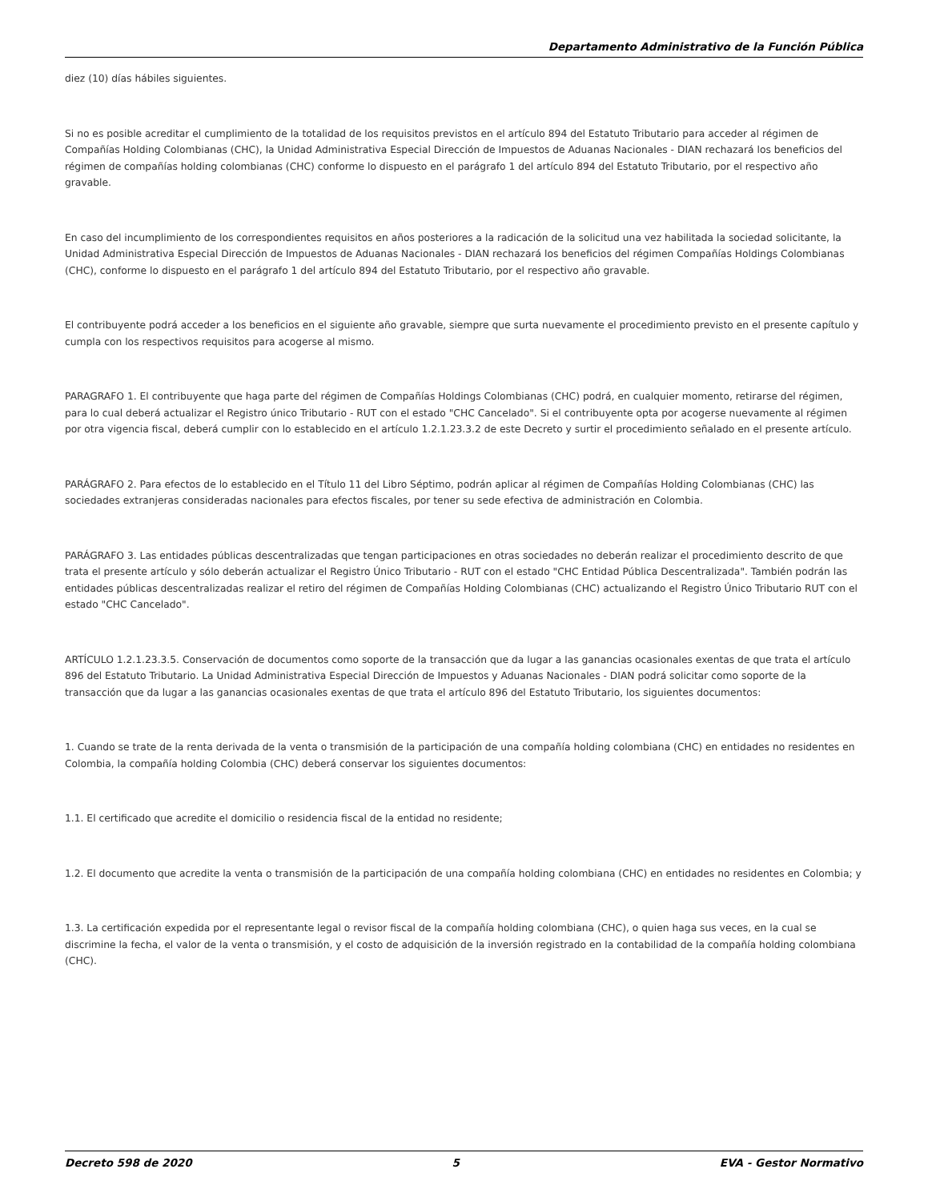Departamento Administrativo de la Función Pública
diez (10) días hábiles siguientes.
Si no es posible acreditar el cumplimiento de la totalidad de los requisitos previstos en el artículo 894 del Estatuto Tributario para acceder al régimen de Compañías Holding Colombianas (CHC), la Unidad Administrativa Especial Dirección de Impuestos de Aduanas Nacionales - DIAN rechazará los beneficios del régimen de compañías holding colombianas (CHC) conforme lo dispuesto en el parágrafo 1 del artículo 894 del Estatuto Tributario, por el respectivo año gravable.
En caso del incumplimiento de los correspondientes requisitos en años posteriores a la radicación de la solicitud una vez habilitada la sociedad solicitante, la Unidad Administrativa Especial Dirección de Impuestos de Aduanas Nacionales - DIAN rechazará los beneficios del régimen Compañías Holdings Colombianas (CHC), conforme lo dispuesto en el parágrafo 1 del artículo 894 del Estatuto Tributario, por el respectivo año gravable.
El contribuyente podrá acceder a los beneficios en el siguiente año gravable, siempre que surta nuevamente el procedimiento previsto en el presente capítulo y cumpla con los respectivos requisitos para acogerse al mismo.
PARAGRAFO 1. El contribuyente que haga parte del régimen de Compañías Holdings Colombianas (CHC) podrá, en cualquier momento, retirarse del régimen, para lo cual deberá actualizar el Registro único Tributario - RUT con el estado "CHC Cancelado". Si el contribuyente opta por acogerse nuevamente al régimen por otra vigencia fiscal, deberá cumplir con lo establecido en el artículo 1.2.1.23.3.2 de este Decreto y surtir el procedimiento señalado en el presente artículo.
PARÁGRAFO 2. Para efectos de lo establecido en el Título 11 del Libro Séptimo, podrán aplicar al régimen de Compañías Holding Colombianas (CHC) las sociedades extranjeras consideradas nacionales para efectos fiscales, por tener su sede efectiva de administración en Colombia.
PARÁGRAFO 3. Las entidades públicas descentralizadas que tengan participaciones en otras sociedades no deberán realizar el procedimiento descrito de que trata el presente artículo y sólo deberán actualizar el Registro Único Tributario - RUT con el estado "CHC Entidad Pública Descentralizada". También podrán las entidades públicas descentralizadas realizar el retiro del régimen de Compañías Holding Colombianas (CHC) actualizando el Registro Único Tributario RUT con el estado "CHC Cancelado".
ARTÍCULO 1.2.1.23.3.5. Conservación de documentos como soporte de la transacción que da lugar a las ganancias ocasionales exentas de que trata el artículo 896 del Estatuto Tributario. La Unidad Administrativa Especial Dirección de Impuestos y Aduanas Nacionales - DIAN podrá solicitar como soporte de la transacción que da lugar a las ganancias ocasionales exentas de que trata el artículo 896 del Estatuto Tributario, los siguientes documentos:
1. Cuando se trate de la renta derivada de la venta o transmisión de la participación de una compañía holding colombiana (CHC) en entidades no residentes en Colombia, la compañía holding Colombia (CHC) deberá conservar los siguientes documentos:
1.1. El certificado que acredite el domicilio o residencia fiscal de la entidad no residente;
1.2. El documento que acredite la venta o transmisión de la participación de una compañía holding colombiana (CHC) en entidades no residentes en Colombia; y
1.3. La certificación expedida por el representante legal o revisor fiscal de la compañía holding colombiana (CHC), o quien haga sus veces, en la cual se discrimine la fecha, el valor de la venta o transmisión, y el costo de adquisición de la inversión registrado en la contabilidad de la compañía holding colombiana (CHC).
Decreto 598 de 2020 5 EVA - Gestor Normativo